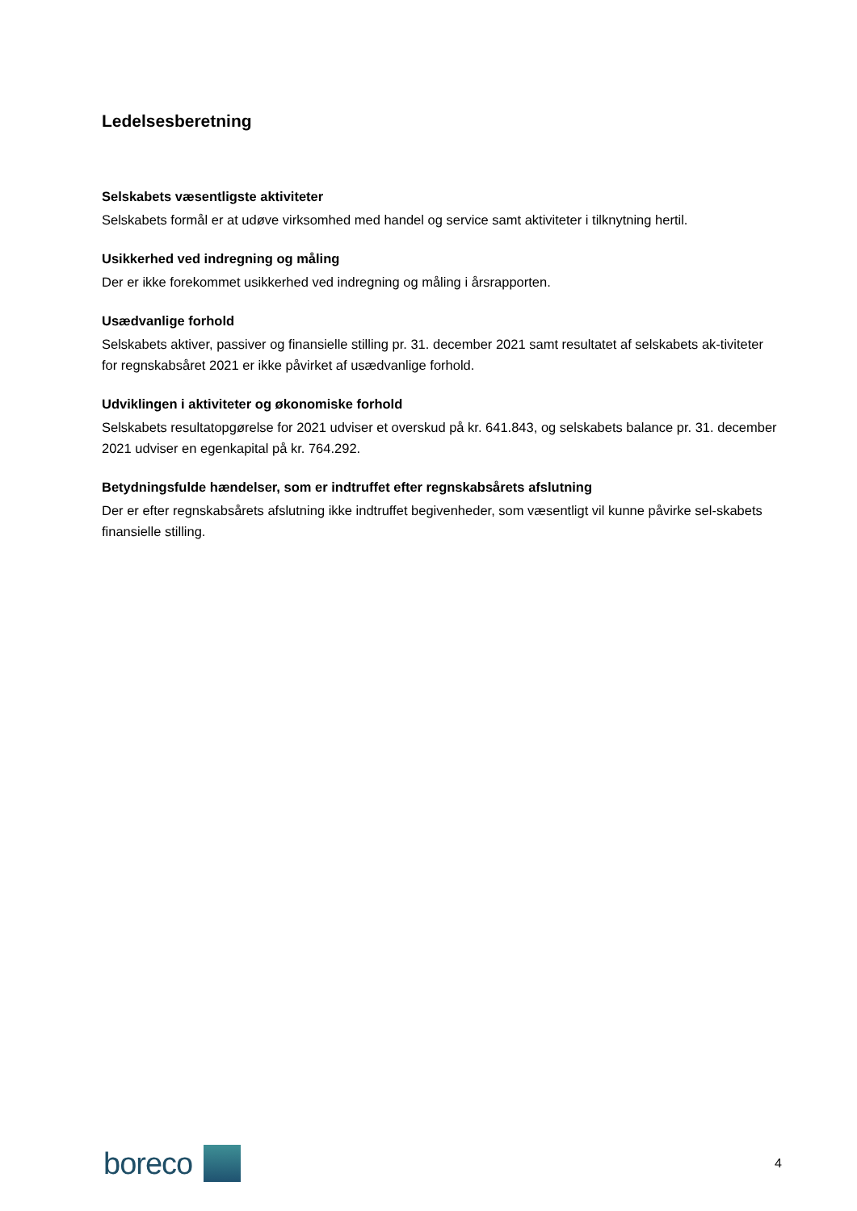Ledelsesberetning
Selskabets væsentligste aktiviteter
Selskabets formål er at udøve virksomhed med handel og service samt aktiviteter i tilknytning hertil.
Usikkerhed ved indregning og måling
Der er ikke forekommet usikkerhed ved indregning og måling i årsrapporten.
Usædvanlige forhold
Selskabets aktiver, passiver og finansielle stilling pr. 31. december 2021 samt resultatet af selskabets ak-tiviteter for regnskabsåret 2021 er ikke påvirket af usædvanlige forhold.
Udviklingen i aktiviteter og økonomiske forhold
Selskabets resultatopgørelse for 2021 udviser et overskud på kr. 641.843, og selskabets balance pr. 31. december 2021 udviser en egenkapital på kr. 764.292.
Betydningsfulde hændelser, som er indtruffet efter regnskabsårets afslutning
Der er efter regnskabsårets afslutning ikke indtruffet begivenheder, som væsentligt vil kunne påvirke sel-skabets finansielle stilling.
boreco
4